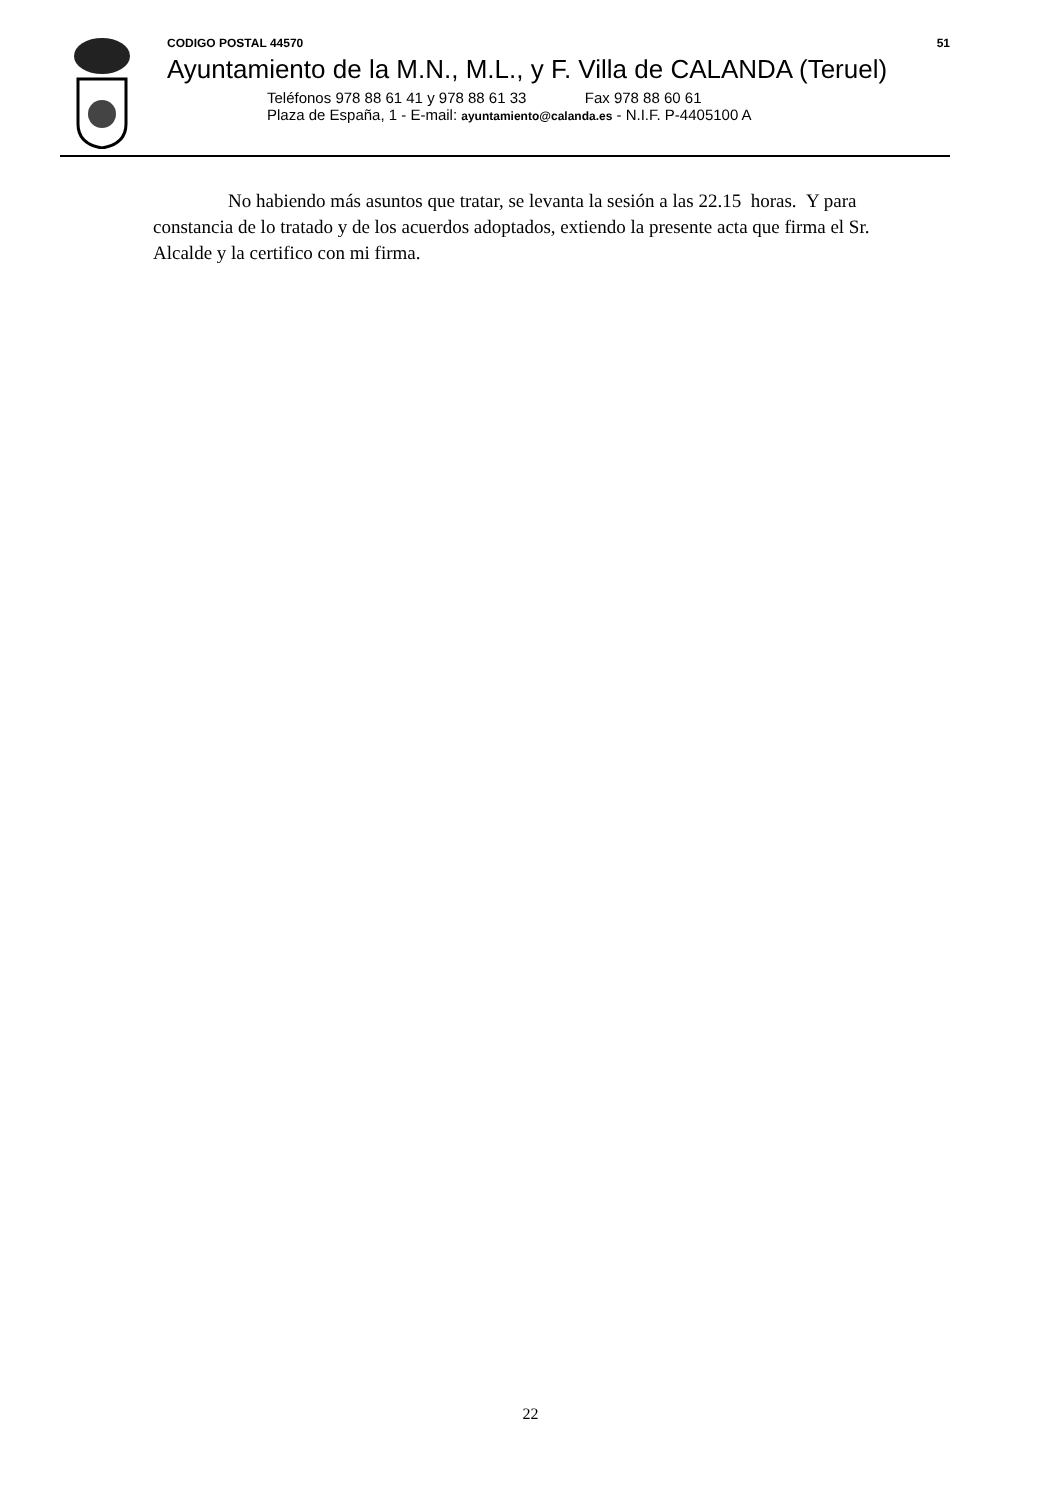CODIGO POSTAL 44570 51
Ayuntamiento de la M.N., M.L., y F. Villa de CALANDA (Teruel)
Teléfonos 978 88 61 41 y 978 88 61 33 Fax 978 88 60 61
Plaza de España, 1 - E-mail: ayuntamiento@calanda.es - N.I.F. P-4405100 A
No habiendo más asuntos que tratar, se levanta la sesión a las 22.15 horas. Y para constancia de lo tratado y de los acuerdos adoptados, extiendo la presente acta que firma el Sr. Alcalde y la certifico con mi firma.
22